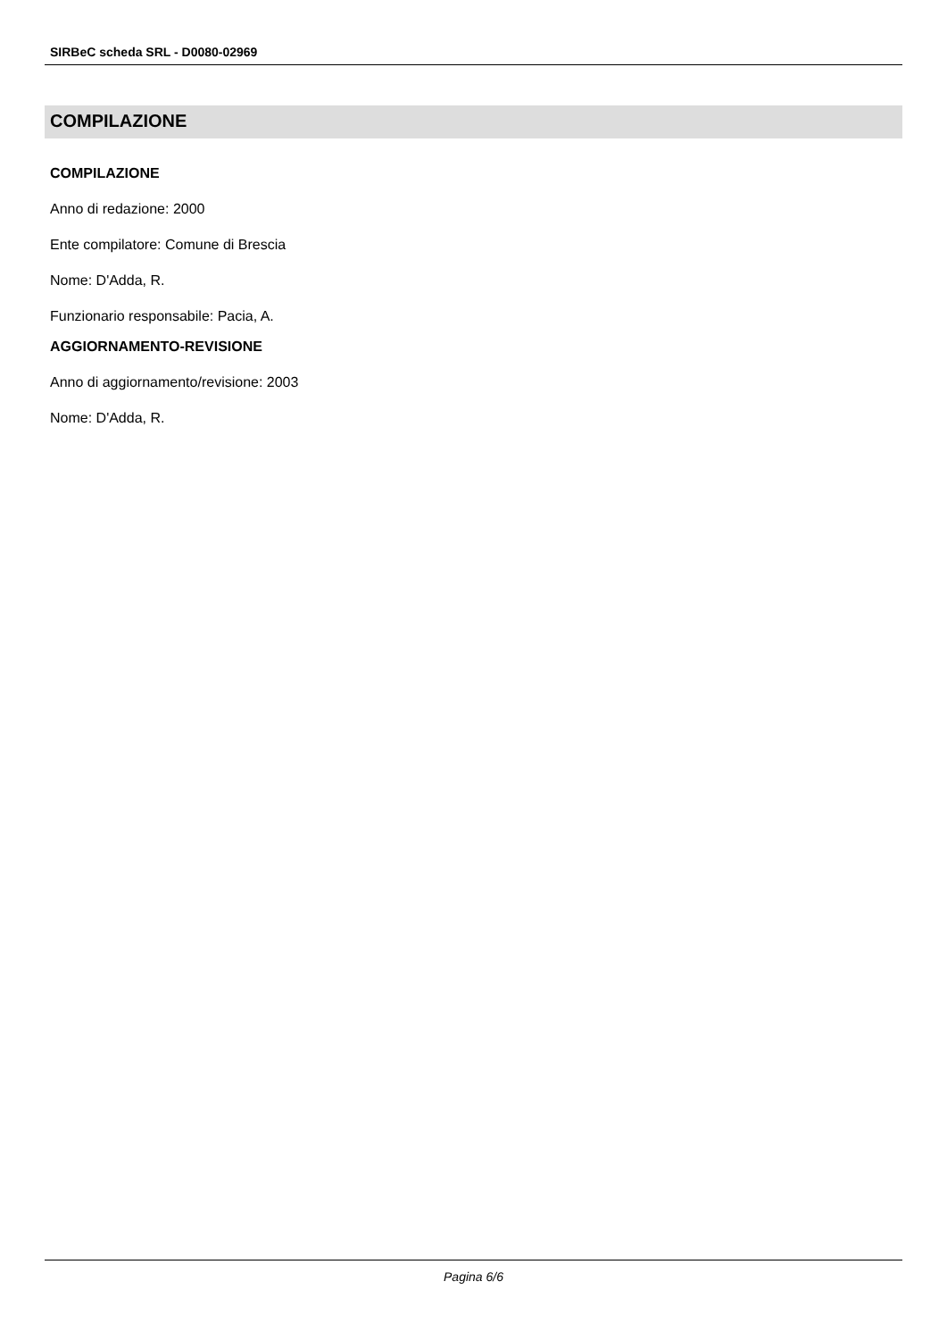SIRBeC scheda SRL - D0080-02969
COMPILAZIONE
COMPILAZIONE
Anno di redazione: 2000
Ente compilatore: Comune di Brescia
Nome: D'Adda, R.
Funzionario responsabile: Pacia, A.
AGGIORNAMENTO-REVISIONE
Anno di aggiornamento/revisione: 2003
Nome: D'Adda, R.
Pagina 6/6